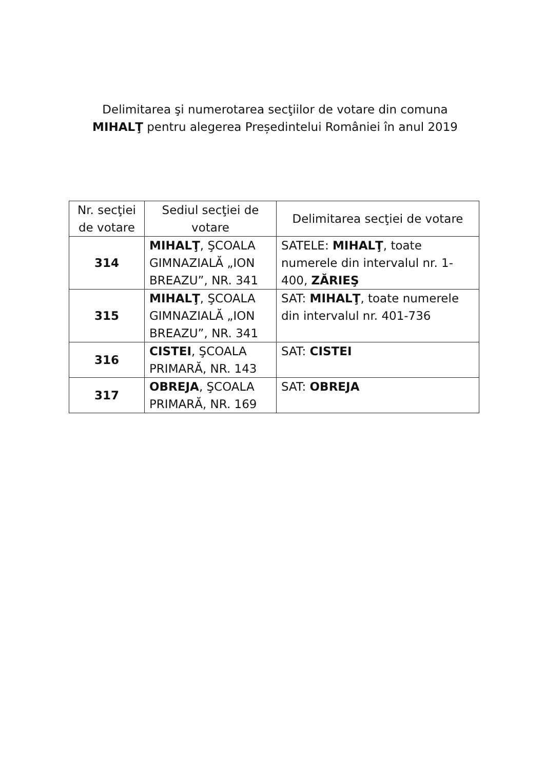Delimitarea şi numerotarea secţiilor de votare din comuna
MIHALŢ pentru alegerea Președintelui României în anul 2019
| Nr. secţiei de votare | Sediul secţiei de votare | Delimitarea secţiei de votare |
| --- | --- | --- |
| 314 | MIHALŢ , ŞCOALA GIMNAZIALĂ „ION BREAZU”, NR. 341 | SATELE: MIHALŢ , toate numerele din intervalul nr. 1-400, ZĂRIEŞ |
| 315 | MIHALŢ , ŞCOALA GIMNAZIALĂ „ION BREAZU”, NR. 341 | SAT: MIHALŢ , toate numerele din intervalul nr. 401-736 |
| 316 | CISTEI , ŞCOALA PRIMARĂ, NR. 143 | SAT: CISTEI |
| 317 | OBREJA , ŞCOALA PRIMARĂ, NR. 169 | SAT: OBREJA |